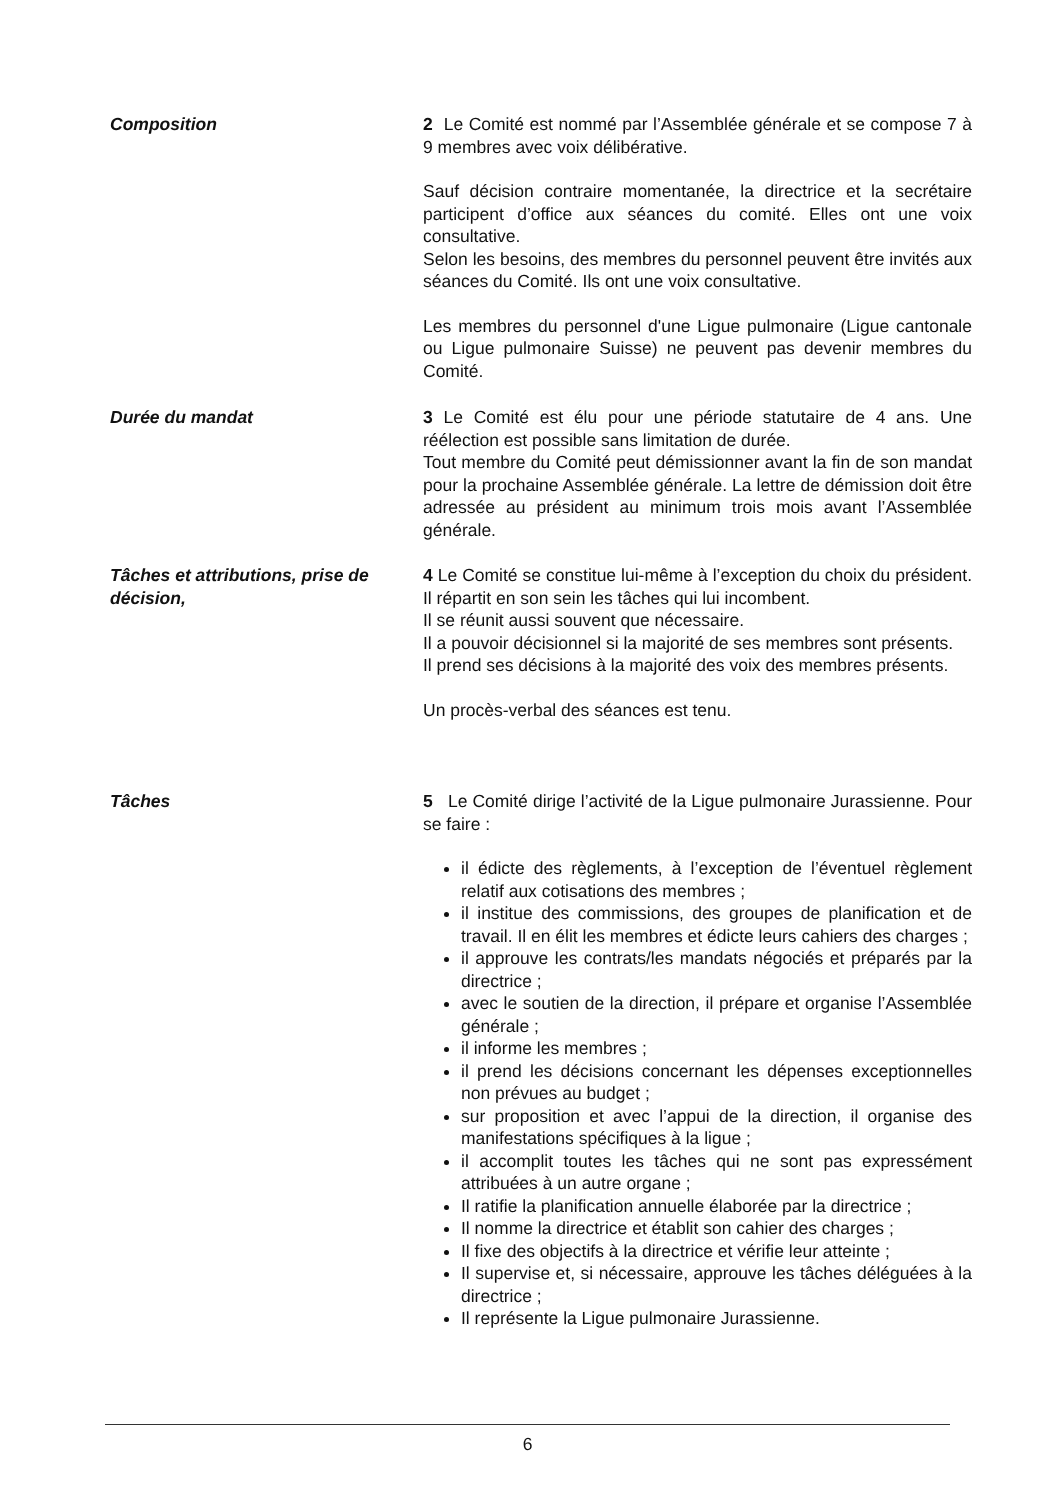Composition 2 Le Comité est nommé par l’Assemblée générale et se compose 7 à 9 membres avec voix délibérative.
Sauf décision contraire momentanée, la directrice et la secrétaire participent d’office aux séances du comité. Elles ont une voix consultative.
Selon les besoins, des membres du personnel peuvent être invités aux séances du Comité. Ils ont une voix consultative.
Les membres du personnel d'une Ligue pulmonaire (Ligue cantonale ou Ligue pulmonaire Suisse) ne peuvent pas devenir membres du Comité.
Durée du mandat 3 Le Comité est élu pour une période statutaire de 4 ans. Une réélection est possible sans limitation de durée.
Tout membre du Comité peut démissionner avant la fin de son mandat pour la prochaine Assemblée générale. La lettre de démission doit être adressée au président au minimum trois mois avant l’Assemblée générale.
Tâches et attributions, prise de décision,
4 Le Comité se constitue lui-même à l’exception du choix du président. Il répartit en son sein les tâches qui lui incombent.
Il se réunit aussi souvent que nécessaire.
Il a pouvoir décisionnel si la majorité de ses membres sont présents.
Il prend ses décisions à la majorité des voix des membres présents.
Un procès-verbal des séances est tenu.
Tâches 5 Le Comité dirige l’activité de la Ligue pulmonaire Jurassienne. Pour se faire :
il édicte des règlements, à l’exception de l’éventuel règlement relatif aux cotisations des membres ;
il institue des commissions, des groupes de planification et de travail. Il en élit les membres et édicte leurs cahiers des charges ;
il approuve les contrats/les mandats négociés et préparés par la directrice ;
avec le soutien de la direction, il prépare et organise l’Assemblée générale ;
il informe les membres ;
il prend les décisions concernant les dépenses exceptionnelles non prévues au budget ;
sur proposition et avec l’appui de la direction, il organise des manifestations spécifiques à la ligue ;
il accomplit toutes les tâches qui ne sont pas expressément attribuées à un autre organe ;
Il ratifie la planification annuelle élaborée par la directrice ;
Il nomme la directrice et établit son cahier des charges ;
Il fixe des objectifs à la directrice et vérifie leur atteinte ;
Il supervise et, si nécessaire, approuve les tâches déléguées à la directrice ;
Il représente la Ligue pulmonaire Jurassienne.
6